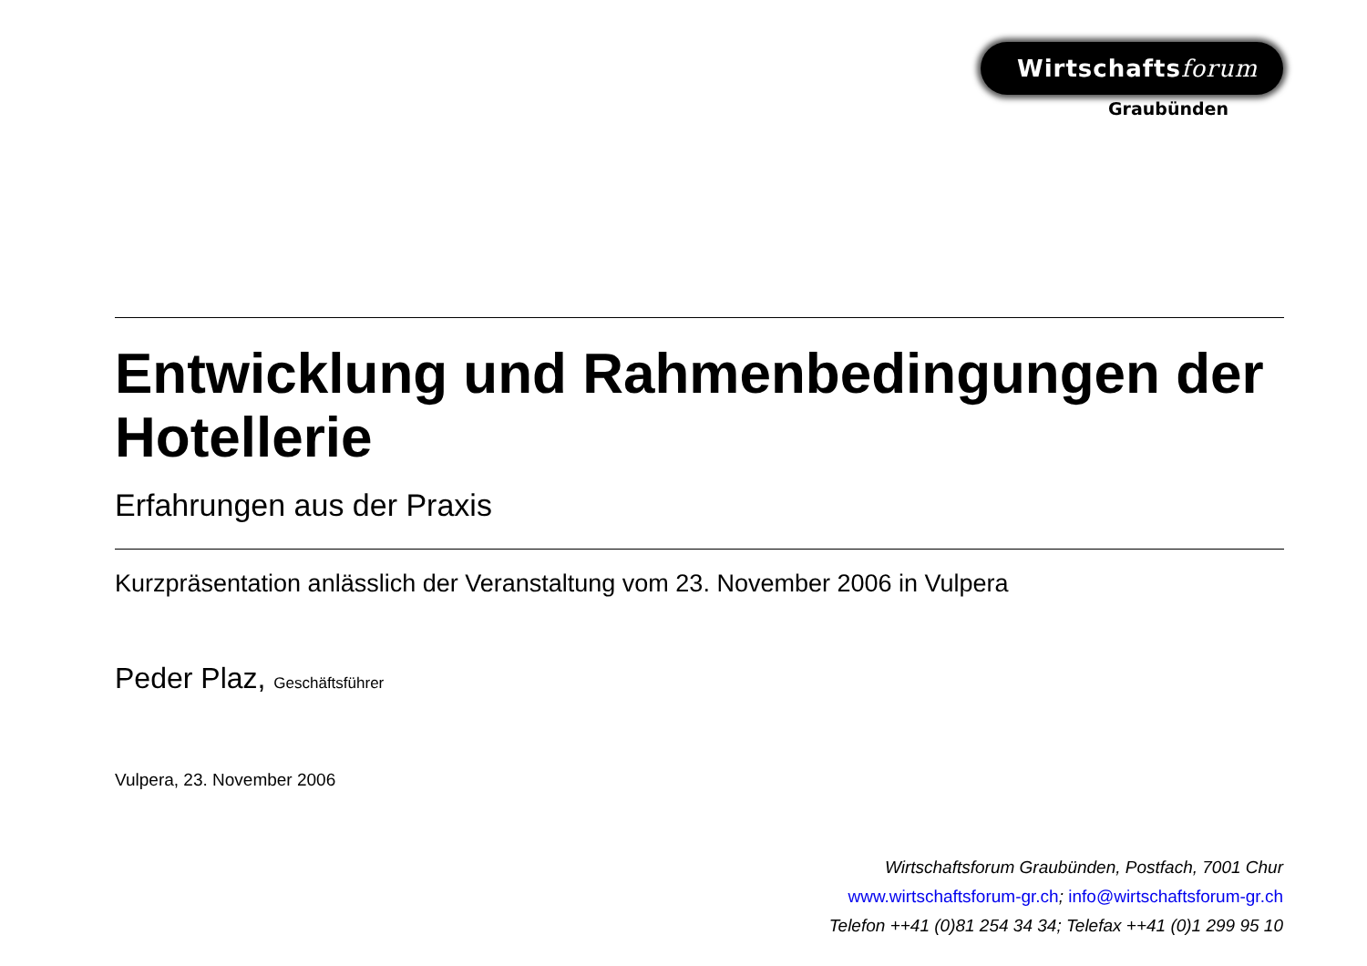Wirtschaftsforum
Graubünden
Entwicklung und Rahmenbedingungen der Hotellerie
Erfahrungen aus der Praxis
Kurzpräsentation anlässlich der Veranstaltung vom 23. November 2006 in Vulpera
Peder Plaz, Geschäftsführer
Vulpera, 23. November 2006
Wirtschaftsforum Graubünden, Postfach, 7001 Chur
www.wirtschaftsforum-gr.ch; info@wirtschaftsforum-gr.ch
Telefon ++41 (0)81 254 34 34; Telefax ++41 (0)1 299 95 10